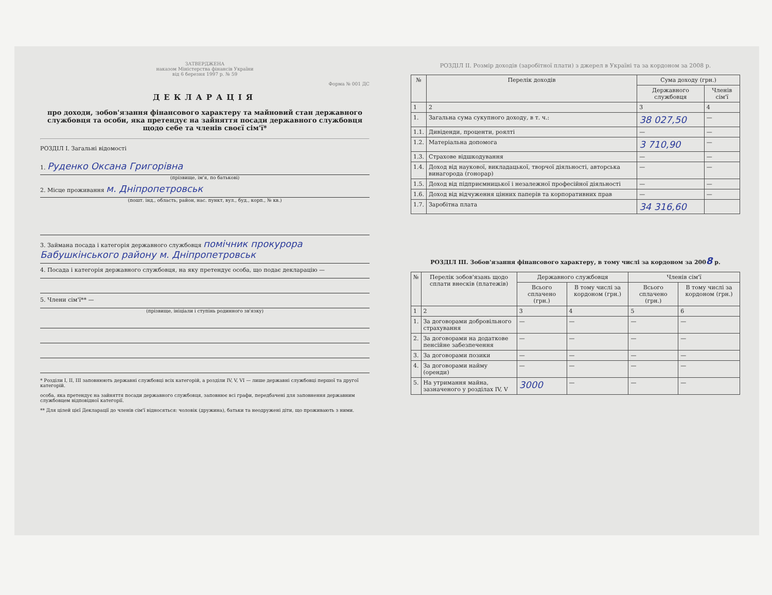ЗАТВЕРДЖЕНА
наказом Міністерства фінансів України
від 6 березня 1997 р. № 59
Форма № 001 ДС
ДЕКЛАРАЦІЯ
про доходи, зобов'язання фінансового характеру та майновий стан державного службовця та особи, яка претендує на зайняття посади державного службовця щодо себе та членів своєї сім'ї*
РОЗДІЛ І. Загальні відомості
1. Руденко Оксана Григорівна
(прізвище, ім'я, по батькові)
2. Місце проживання м. Дніпропетровськ
(пошт. інд., область, район, нас. пункт, вул., буд., корп., № кв.)
3. Займана посада і категорія державного службовця помічник прокурора Бабушкінського району м. Дніпропетровськ
4. Посада і категорія державного службовця, на яку претендує особа, що подає декларацію —
5. Члени сім'ї** —
(прізвище, ініціали і ступінь родинного зв'язку)
* Розділи I, II, III заповнюють державні службовці всіх категорій, а розділи IV, V, VI — лише державні службовці першої та другої категорій.
особа, яка претендує на зайняття посади державного службовця, заповнює всі графи, передбачені для заповнення державним службовцем відповідної категорії.
** Для цілей цієї Декларації до членів сім'ї відносяться: чоловік (дружина), батьки та неодружені діти, що проживають з ними.
РОЗДІЛ II. Розмір доходів (заробітної плати) з джерел в Україні та за кордоном за 2008 р.
| № | Перелік доходів | Сума доходу (грн.) | |
| --- | --- | --- | --- |
| | | Державного службовця | Членів сім'ї |
| 1 | 2 | 3 | 4 |
| 1. | Загальна сума сукупного доходу, в т. ч.: | 38 027,50 | — |
| 1.1. | Дивіденди, проценти, роялті | — | — |
| 1.2. | Матеріальна допомога | 3 710,90 | — |
| 1.3. | Страхове відшкодування | — | — |
| 1.4. | Доход від наукової, викладацької, творчої діяльності, авторська винагорода (гонорар) | — | — |
| 1.5. | Доход від підприємницької і незалежної професійної діяльності | — | — |
| 1.6. | Доход від відчуження цінних паперів та корпоративних прав | — | — |
| 1.7. | Заробітна плата | 34 316,60 | |
РОЗДІЛ III. Зобов'язання фінансового характеру, в тому числі за кордоном за 2008 р.
| № | Перелік зобов'язань щодо сплати внесків (платежів) | Державного службовця | | Членів сім'ї | |
| --- | --- | --- | --- | --- | --- |
| | | Всього сплачено (грн.) | В тому числі за кордоном (грн.) | Всього сплачено (грн.) | В тому числі за кордоном (грн.) |
| 1 | 2 | 3 | 4 | 5 | 6 |
| 1. | За договорами добровільного страхування | — | — | — | — |
| 2. | За договорами на додаткове пенсійне забезпечення | — | — | — | — |
| 3. | За договорами позики | — | — | — | — |
| 4. | За договорами найму (оренди) | — | — | — | — |
| 5. | На утримання майна, зазначеного у розділах IV, V | 3000 | — | — | — |